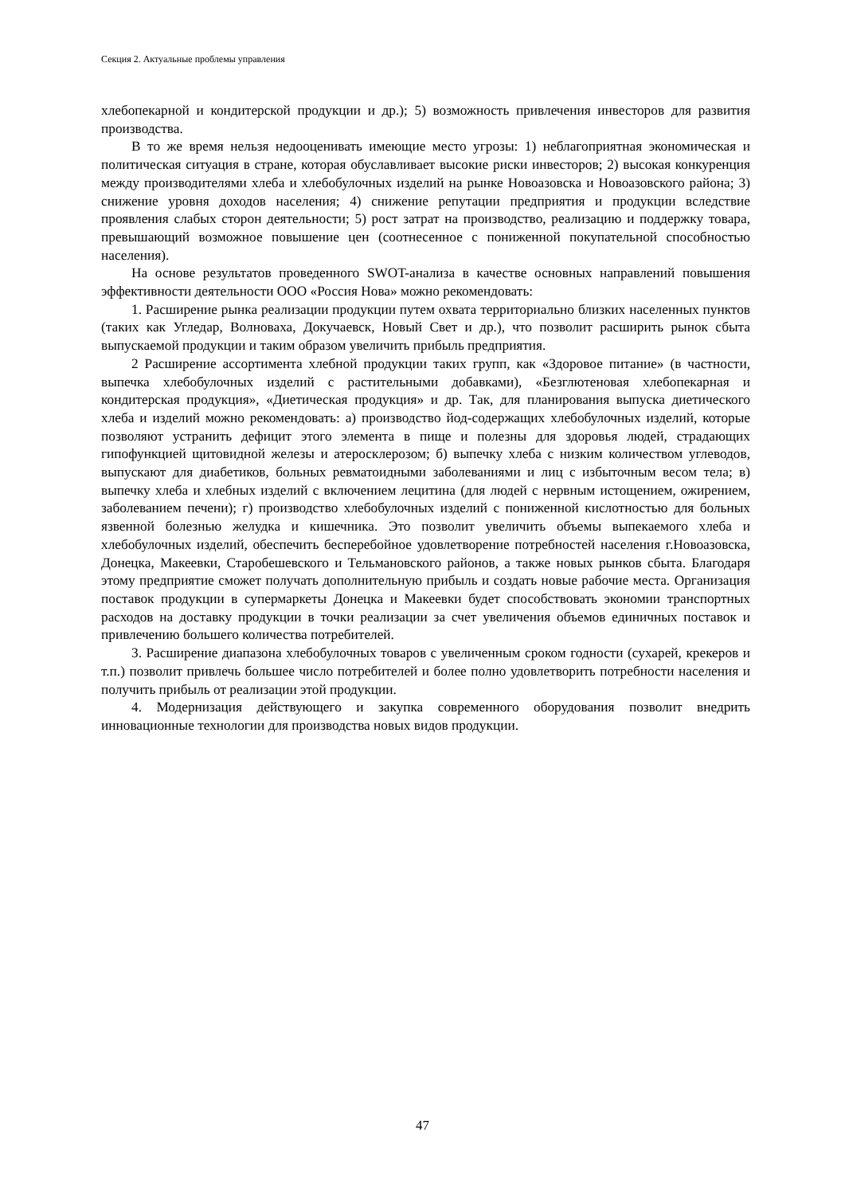Секция 2. Актуальные проблемы управления
хлебопекарной и кондитерской продукции и др.); 5) возможность привлечения инвесторов для развития производства.
В то же время нельзя недооценивать имеющие место угрозы: 1) неблагоприятная экономическая и политическая ситуация в стране, которая обуславливает высокие риски инвесторов; 2) высокая конкуренция между производителями хлеба и хлебобулочных изделий на рынке Новоазовска и Новоазовского района; 3) снижение уровня доходов населения; 4) снижение репутации предприятия и продукции вследствие проявления слабых сторон деятельности; 5) рост затрат на производство, реализацию и поддержку товара, превышающий возможное повышение цен (соотнесенное с пониженной покупательной способностью населения).
На основе результатов проведенного SWOT-анализа в качестве основных направлений повышения эффективности деятельности ООО «Россия Нова» можно рекомендовать:
1. Расширение рынка реализации продукции путем охвата территориально близких населенных пунктов (таких как Угледар, Волноваха, Докучаевск, Новый Свет и др.), что позволит расширить рынок сбыта выпускаемой продукции и таким образом увеличить прибыль предприятия.
2 Расширение ассортимента хлебной продукции таких групп, как «Здоровое питание» (в частности, выпечка хлебобулочных изделий с растительными добавками), «Безглютеновая хлебопекарная и кондитерская продукция», «Диетическая продукция» и др. Так, для планирования выпуска диетического хлеба и изделий можно рекомендовать: а) производство йод-содержащих хлебобулочных изделий, которые позволяют устранить дефицит этого элемента в пище и полезны для здоровья людей, страдающих гипофункцией щитовидной железы и атеросклерозом; б) выпечку хлеба с низким количеством углеводов, выпускают для диабетиков, больных ревматоидными заболеваниями и лиц с избыточным весом тела; в) выпечку хлеба и хлебных изделий с включением лецитина (для людей с нервным истощением, ожирением, заболеванием печени); г) производство хлебобулочных изделий с пониженной кислотностью для больных язвенной болезнью желудка и кишечника. Это позволит увеличить объемы выпекаемого хлеба и хлебобулочных изделий, обеспечить бесперебойное удовлетворение потребностей населения г.Новоазовска, Донецка, Макеевки, Старобешевского и Тельмановского районов, а также новых рынков сбыта. Благодаря этому предприятие сможет получать дополнительную прибыль и создать новые рабочие места. Организация поставок продукции в супермаркеты Донецка и Макеевки будет способствовать экономии транспортных расходов на доставку продукции в точки реализации за счет увеличения объемов единичных поставок и привлечению большего количества потребителей.
3. Расширение диапазона хлебобулочных товаров с увеличенным сроком годности (сухарей, крекеров и т.п.) позволит привлечь большее число потребителей и более полно удовлетворить потребности населения и получить прибыль от реализации этой продукции.
4. Модернизация действующего и закупка современного оборудования позволит внедрить инновационные технологии для производства новых видов продукции.
47